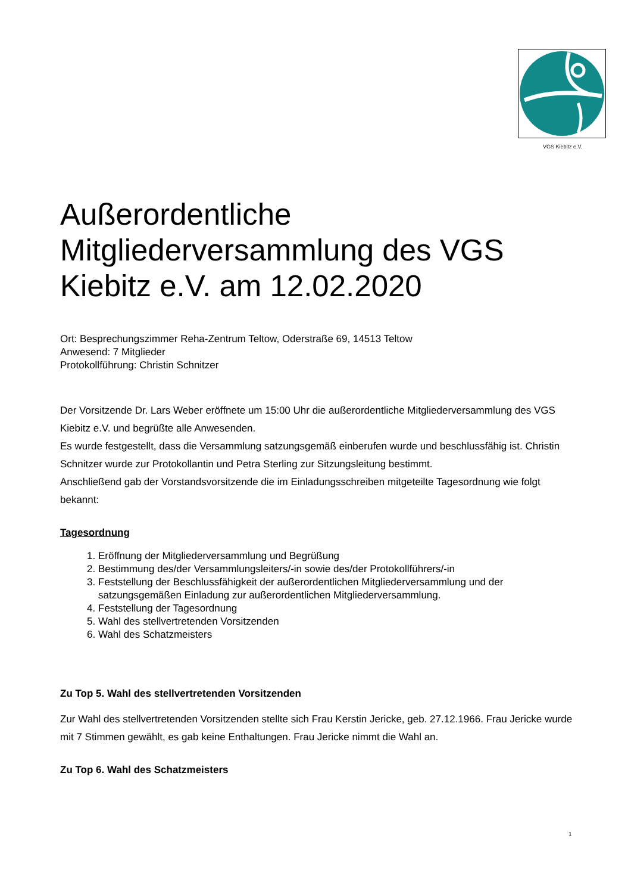VGS Kiebitz e.V.
Außerordentliche Mitgliederversammlung des VGS Kiebitz e.V. am 12.02.2020
Ort: Besprechungszimmer Reha-Zentrum Teltow, Oderstraße 69, 14513 Teltow
Anwesend: 7 Mitglieder
Protokollführung: Christin Schnitzer
Der Vorsitzende Dr. Lars Weber eröffnete um 15:00 Uhr die außerordentliche Mitgliederversammlung des VGS Kiebitz e.V. und begrüßte alle Anwesenden.
Es wurde festgestellt, dass die Versammlung satzungsgemäß einberufen wurde und beschlussfähig ist. Christin Schnitzer wurde zur Protokollantin und Petra Sterling zur Sitzungsleitung bestimmt.
Anschließend gab der Vorstandsvorsitzende die im Einladungsschreiben mitgeteilte Tagesordnung wie folgt bekannt:
Tagesordnung
1. Eröffnung der Mitgliederversammlung und Begrüßung
2. Bestimmung des/der Versammlungsleiters/-in sowie des/der Protokollführers/-in
3. Feststellung der Beschlussfähigkeit der außerordentlichen Mitgliederversammlung und der satzungsgemäßen Einladung zur außerordentlichen Mitgliederversammlung.
4. Feststellung der Tagesordnung
5. Wahl des stellvertretenden Vorsitzenden
6. Wahl des Schatzmeisters
Zu Top 5. Wahl des stellvertretenden Vorsitzenden
Zur Wahl des stellvertretenden Vorsitzenden stellte sich Frau Kerstin Jericke, geb. 27.12.1966. Frau Jericke wurde mit 7 Stimmen gewählt, es gab keine Enthaltungen. Frau Jericke nimmt die Wahl an.
Zu Top 6. Wahl des Schatzmeisters
1